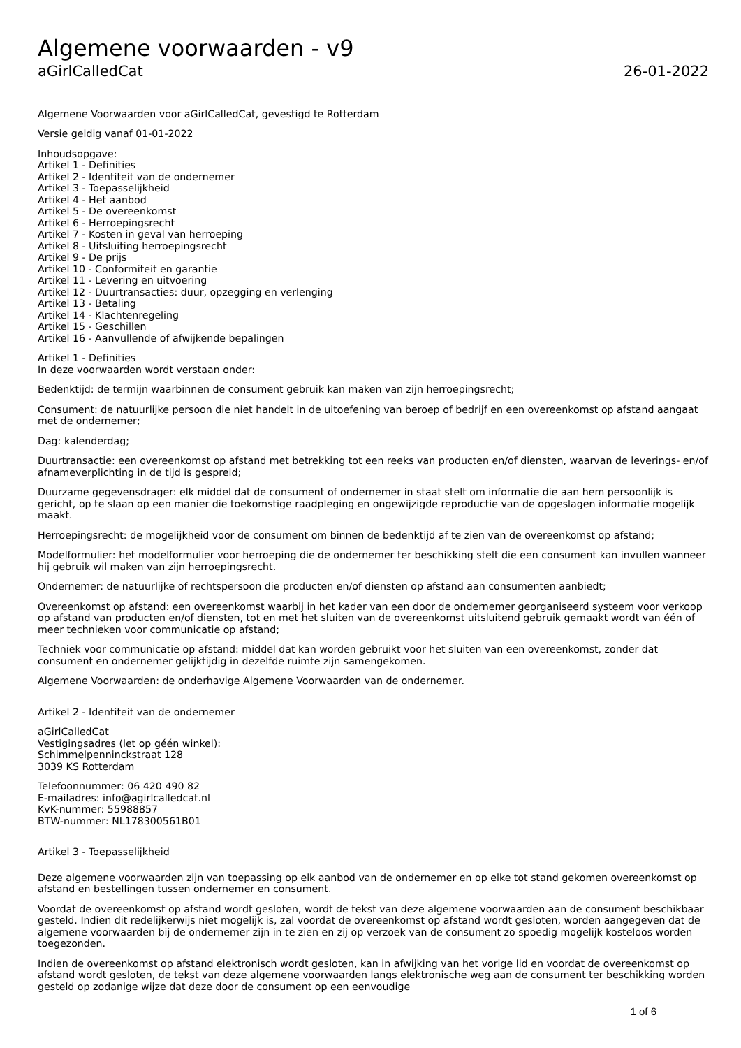Algemene voorwaarden - v9
aGirlCalledCat 26-01-2022
Algemene Voorwaarden voor aGirlCalledCat, gevestigd te Rotterdam
Versie geldig vanaf 01-01-2022
Inhoudsopgave:
Artikel 1 - Definities
Artikel 2 - Identiteit van de ondernemer
Artikel 3 - Toepasselijkheid
Artikel 4 - Het aanbod
Artikel 5 - De overeenkomst
Artikel 6 - Herroepingsrecht
Artikel 7 - Kosten in geval van herroeping
Artikel 8 - Uitsluiting herroepingsrecht
Artikel 9 - De prijs
Artikel 10 - Conformiteit en garantie
Artikel 11 - Levering en uitvoering
Artikel 12 - Duurtransacties: duur, opzegging en verlenging
Artikel 13 - Betaling
Artikel 14 - Klachtenregeling
Artikel 15 - Geschillen
Artikel 16 - Aanvullende of afwijkende bepalingen
Artikel 1 - Definities
In deze voorwaarden wordt verstaan onder:
Bedenktijd: de termijn waarbinnen de consument gebruik kan maken van zijn herroepingsrecht;
Consument: de natuurlijke persoon die niet handelt in de uitoefening van beroep of bedrijf en een overeenkomst op afstand aangaat met de ondernemer;
Dag: kalenderdag;
Duurtransactie: een overeenkomst op afstand met betrekking tot een reeks van producten en/of diensten, waarvan de leverings- en/of afnameverplichting in de tijd is gespreid;
Duurzame gegevensdrager: elk middel dat de consument of ondernemer in staat stelt om informatie die aan hem persoonlijk is gericht, op te slaan op een manier die toekomstige raadpleging en ongewijzigde reproductie van de opgeslagen informatie mogelijk maakt.
Herroepingsrecht: de mogelijkheid voor de consument om binnen de bedenktijd af te zien van de overeenkomst op afstand;
Modelformulier: het modelformulier voor herroeping die de ondernemer ter beschikking stelt die een consument kan invullen wanneer hij gebruik wil maken van zijn herroepingsrecht.
Ondernemer: de natuurlijke of rechtspersoon die producten en/of diensten op afstand aan consumenten aanbiedt;
Overeenkomst op afstand: een overeenkomst waarbij in het kader van een door de ondernemer georganiseerd systeem voor verkoop op afstand van producten en/of diensten, tot en met het sluiten van de overeenkomst uitsluitend gebruik gemaakt wordt van één of meer technieken voor communicatie op afstand;
Techniek voor communicatie op afstand: middel dat kan worden gebruikt voor het sluiten van een overeenkomst, zonder dat consument en ondernemer gelijktijdig in dezelfde ruimte zijn samengekomen.
Algemene Voorwaarden: de onderhavige Algemene Voorwaarden van de ondernemer.
Artikel 2 - Identiteit van de ondernemer
aGirlCalledCat
Vestigingsadres (let op géén winkel):
Schimmelpenninckstraat 128
3039 KS Rotterdam
Telefoonnummer: 06 420 490 82
E-mailadres: info@agirlcalledcat.nl
KvK-nummer: 55988857
BTW-nummer: NL178300561B01
Artikel 3 - Toepasselijkheid
Deze algemene voorwaarden zijn van toepassing op elk aanbod van de ondernemer en op elke tot stand gekomen overeenkomst op afstand en bestellingen tussen ondernemer en consument.
Voordat de overeenkomst op afstand wordt gesloten, wordt de tekst van deze algemene voorwaarden aan de consument beschikbaar gesteld. Indien dit redelijkerwijs niet mogelijk is, zal voordat de overeenkomst op afstand wordt gesloten, worden aangegeven dat de algemene voorwaarden bij de ondernemer zijn in te zien en zij op verzoek van de consument zo spoedig mogelijk kosteloos worden toegezonden.
Indien de overeenkomst op afstand elektronisch wordt gesloten, kan in afwijking van het vorige lid en voordat de overeenkomst op afstand wordt gesloten, de tekst van deze algemene voorwaarden langs elektronische weg aan de consument ter beschikking worden gesteld op zodanige wijze dat deze door de consument op een eenvoudige
1 of 6